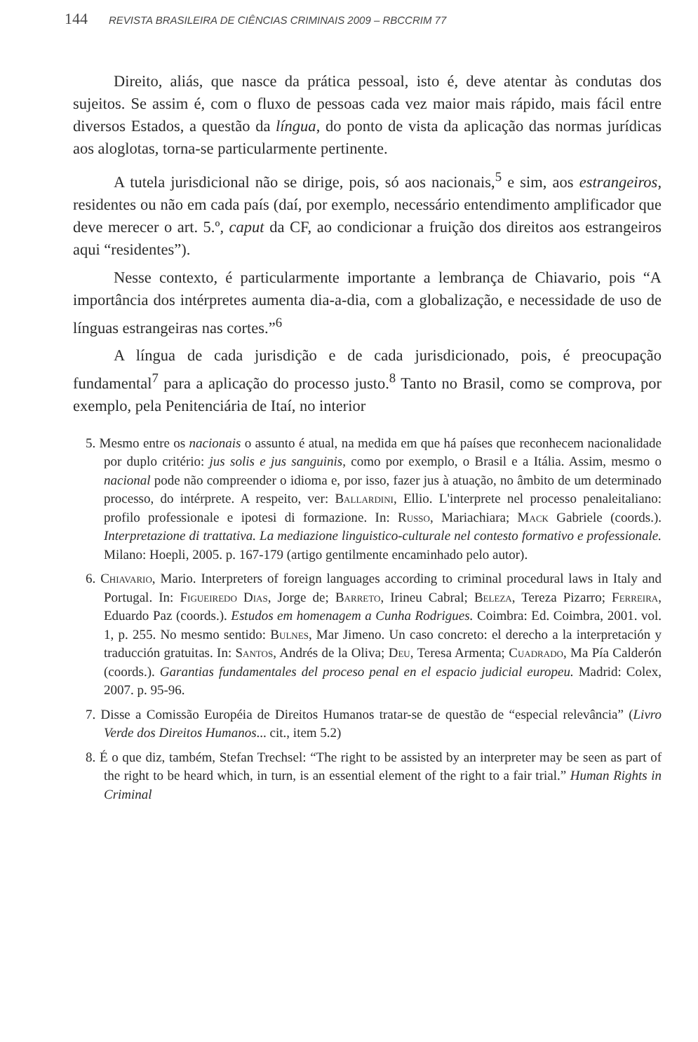144 REVISTA BRASILEIRA DE CIÊNCIAS CRIMINAIS 2009 – RBCCRIM 77
Direito, aliás, que nasce da prática pessoal, isto é, deve atentar às condutas dos sujeitos. Se assim é, com o fluxo de pessoas cada vez maior mais rápido, mais fácil entre diversos Estados, a questão da língua, do ponto de vista da aplicação das normas jurídicas aos aloglotas, torna-se particularmente pertinente.
A tutela jurisdicional não se dirige, pois, só aos nacionais,<sup>5</sup> e sim, aos estrangeiros, residentes ou não em cada país (daí, por exemplo, necessário entendimento amplificador que deve merecer o art. 5.º, caput da CF, ao condicionar a fruição dos direitos aos estrangeiros aqui “residentes”).
Nesse contexto, é particularmente importante a lembrança de Chiavario, pois “A importância dos intérpretes aumenta dia-a-dia, com a globalização, e necessidade de uso de línguas estrangeiras nas cortes.”<sup>6</sup>
A língua de cada jurisdição e de cada jurisdicionado, pois, é preocupação fundamental<sup>7</sup> para a aplicação do processo justo.<sup>8</sup> Tanto no Brasil, como se comprova, por exemplo, pela Penitenciária de Itaí, no interior
5. Mesmo entre os nacionais o assunto é atual, na medida em que há países que reconhecem nacionalidade por duplo critério: jus solis e jus sanguinis, como por exemplo, o Brasil e a Itália. Assim, mesmo o nacional pode não compreender o idioma e, por isso, fazer jus à atuação, no âmbito de um determinado processo, do intérprete. A respeito, ver: Ballardini, Ellio. L'interprete nel processo penaleitaliano: profilo professionale e ipotesi di formazione. In: Russo, Mariachiara; Mack Gabriele (coords.). Interpretazione di trattativa. La mediazione linguistico-culturale nel contesto formativo e professionale. Milano: Hoepli, 2005. p. 167-179 (artigo gentilmente encaminhado pelo autor).
6. Chiavario, Mario. Interpreters of foreign languages according to criminal procedural laws in Italy and Portugal. In: Figueiredo Dias, Jorge de; Barreto, Irineu Cabral; Beleza, Tereza Pizarro; Ferreira, Eduardo Paz (coords.). Estudos em homenagem a Cunha Rodrigues. Coimbra: Ed. Coimbra, 2001. vol. 1, p. 255. No mesmo sentido: Bulnes, Mar Jimeno. Un caso concreto: el derecho a la interpretación y traducción gratuitas. In: Santos, Andrés de la Oliva; Deu, Teresa Armenta; Cuadrado, Ma Pía Calderón (coords.). Garantias fundamentales del proceso penal en el espacio judicial europeu. Madrid: Colex, 2007. p. 95-96.
7. Disse a Comissão Européia de Direitos Humanos tratar-se de questão de “especial relevância” (Livro Verde dos Direitos Humanos... cit., item 5.2)
8. É o que diz, também, Stefan Trechsel: “The right to be assisted by an interpreter may be seen as part of the right to be heard which, in turn, is an essential element of the right to a fair trial.” Human Rights in Criminal